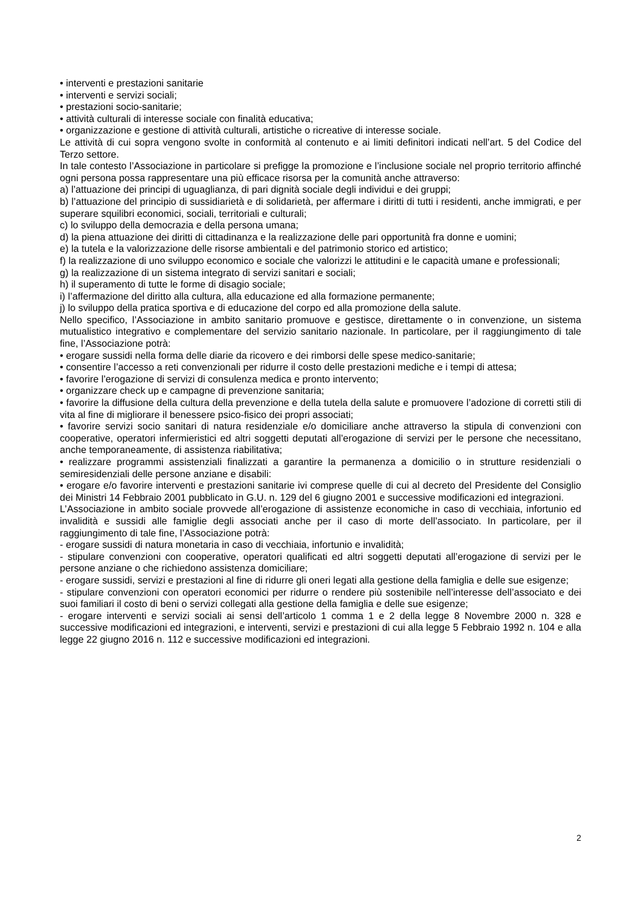• interventi e prestazioni sanitarie
• interventi e servizi sociali;
• prestazioni socio-sanitarie;
• attività culturali di interesse sociale con finalità educativa;
• organizzazione e gestione di attività culturali, artistiche o ricreative di interesse sociale.
Le attività di cui sopra vengono svolte in conformità al contenuto e ai limiti definitori indicati nell’art. 5 del Codice del Terzo settore.
In tale contesto l’Associazione in particolare si prefigge la promozione e l’inclusione sociale nel proprio territorio affinché ogni persona possa rappresentare una più efficace risorsa per la comunità anche attraverso:
a) l’attuazione dei principi di uguaglianza, di pari dignità sociale degli individui e dei gruppi;
b) l’attuazione del principio di sussidiarietà e di solidarietà, per affermare i diritti di tutti i residenti, anche immigrati, e per superare squilibri economici, sociali, territoriali e culturali;
c) lo sviluppo della democrazia e della persona umana;
d) la piena attuazione dei diritti di cittadinanza e la realizzazione delle pari opportunità fra donne e uomini;
e) la tutela e la valorizzazione delle risorse ambientali e del patrimonio storico ed artistico;
f) la realizzazione di uno sviluppo economico e sociale che valorizzi le attitudini e le capacità umane e professionali;
g) la realizzazione di un sistema integrato di servizi sanitari e sociali;
h) il superamento di tutte le forme di disagio sociale;
i) l’affermazione del diritto alla cultura, alla educazione ed alla formazione permanente;
j) lo sviluppo della pratica sportiva e di educazione del corpo ed alla promozione della salute.
Nello specifico, l’Associazione in ambito sanitario promuove e gestisce, direttamente o in convenzione, un sistema mutualistico integrativo e complementare del servizio sanitario nazionale. In particolare, per il raggiungimento di tale fine, l’Associazione potrà:
• erogare sussidi nella forma delle diarie da ricovero e dei rimborsi delle spese medico-sanitarie;
• consentire l’accesso a reti convenzionali per ridurre il costo delle prestazioni mediche e i tempi di attesa;
• favorire l’erogazione di servizi di consulenza medica e pronto intervento;
• organizzare check up e campagne di prevenzione sanitaria;
• favorire la diffusione della cultura della prevenzione e della tutela della salute e promuovere l’adozione di corretti stili di vita al fine di migliorare il benessere psico-fisico dei propri associati;
• favorire servizi socio sanitari di natura residenziale e/o domiciliare anche attraverso la stipula di convenzioni con cooperative, operatori infermieristici ed altri soggetti deputati all’erogazione di servizi per le persone che necessitano, anche temporaneamente, di assistenza riabilitativa;
• realizzare programmi assistenziali finalizzati a garantire la permanenza a domicilio o in strutture residenziali o semiresidenziali delle persone anziane e disabili:
• erogare e/o favorire interventi e prestazioni sanitarie ivi comprese quelle di cui al decreto del Presidente del Consiglio dei Ministri 14 Febbraio 2001 pubblicato in G.U. n. 129 del 6 giugno 2001 e successive modificazioni ed integrazioni.
L’Associazione in ambito sociale provvede all’erogazione di assistenze economiche in caso di vecchiaia, infortunio ed invalidità e sussidi alle famiglie degli associati anche per il caso di morte dell’associato. In particolare, per il raggiungimento di tale fine, l’Associazione potrà:
- erogare sussidi di natura monetaria in caso di vecchiaia, infortunio e invalidità;
- stipulare convenzioni con cooperative, operatori qualificati ed altri soggetti deputati all’erogazione di servizi per le persone anziane o che richiedono assistenza domiciliare;
- erogare sussidi, servizi e prestazioni al fine di ridurre gli oneri legati alla gestione della famiglia e delle sue esigenze;
- stipulare convenzioni con operatori economici per ridurre o rendere più sostenibile nell’interesse dell’associato e dei suoi familiari il costo di beni o servizi collegati alla gestione della famiglia e delle sue esigenze;
- erogare interventi e servizi sociali ai sensi dell’articolo 1 comma 1 e 2 della legge 8 Novembre 2000 n. 328 e successive modificazioni ed integrazioni, e interventi, servizi e prestazioni di cui alla legge 5 Febbraio 1992 n. 104 e alla legge 22 giugno 2016 n. 112 e successive modificazioni ed integrazioni.
2